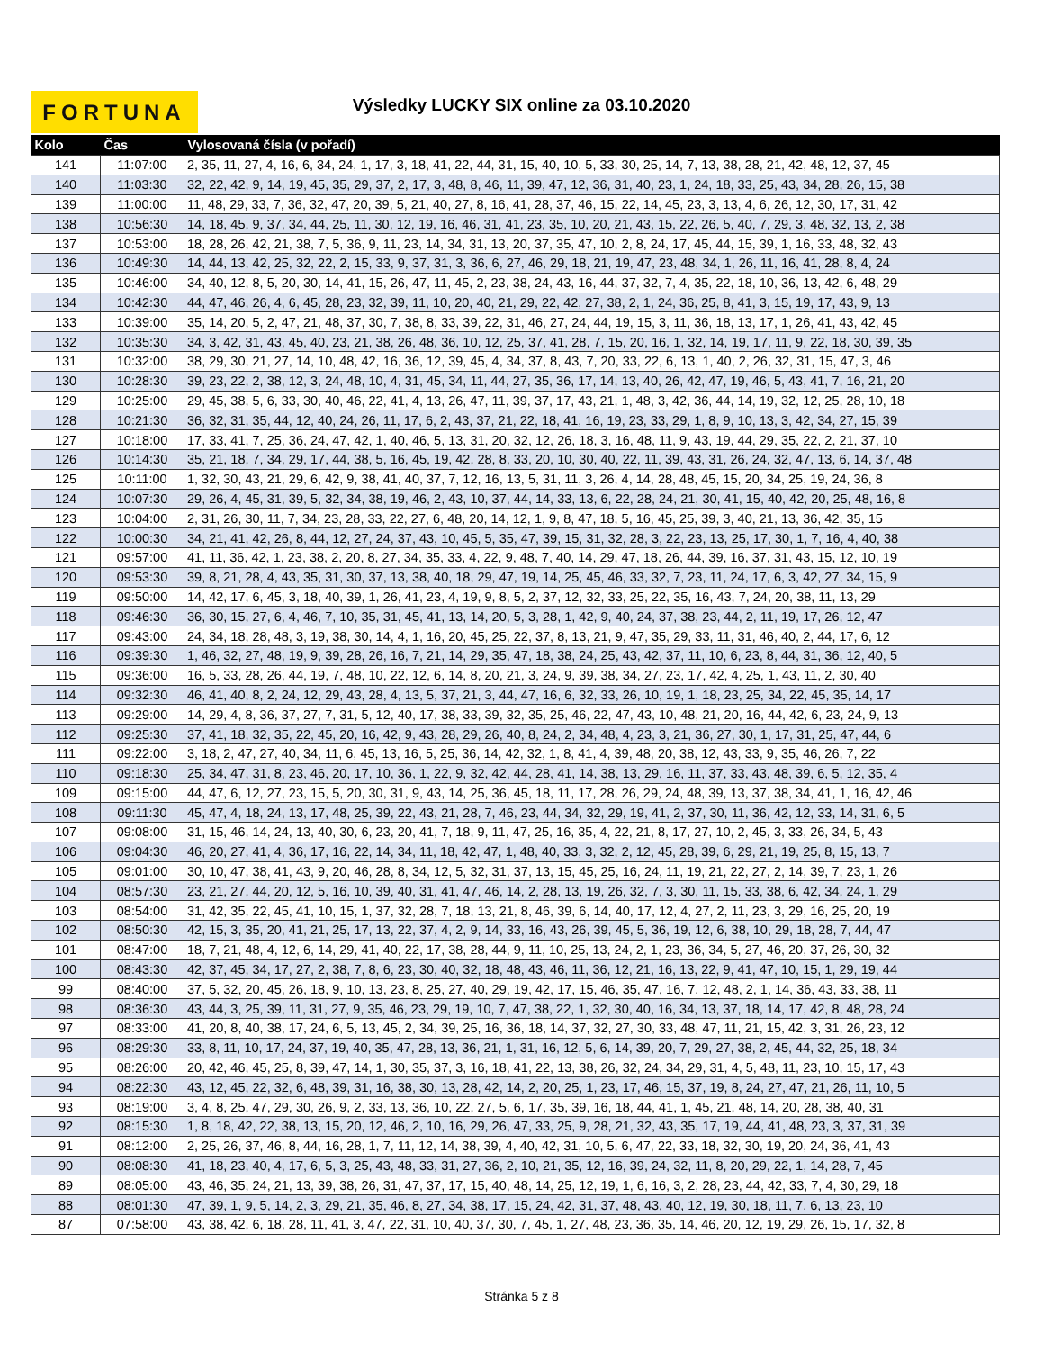FORTUNA
Výsledky LUCKY SIX online za 03.10.2020
| Kolo | Čas | Vylosovaná čísla (v pořadí) |
| --- | --- | --- |
| 141 | 11:07:00 | 2, 35, 11, 27, 4, 16, 6, 34, 24, 1, 17, 3, 18, 41, 22, 44, 31, 15, 40, 10, 5, 33, 30, 25, 14, 7, 13, 38, 28, 21, 42, 48, 12, 37, 45 |
| 140 | 11:03:30 | 32, 22, 42, 9, 14, 19, 45, 35, 29, 37, 2, 17, 3, 48, 8, 46, 11, 39, 47, 12, 36, 31, 40, 23, 1, 24, 18, 33, 25, 43, 34, 28, 26, 15, 38 |
| 139 | 11:00:00 | 11, 48, 29, 33, 7, 36, 32, 47, 20, 39, 5, 21, 40, 27, 8, 16, 41, 28, 37, 46, 15, 22, 14, 45, 23, 3, 13, 4, 6, 26, 12, 30, 17, 31, 42 |
| 138 | 10:56:30 | 14, 18, 45, 9, 37, 34, 44, 25, 11, 30, 12, 19, 16, 46, 31, 41, 23, 35, 10, 20, 21, 43, 15, 22, 26, 5, 40, 7, 29, 3, 48, 32, 13, 2, 38 |
| 137 | 10:53:00 | 18, 28, 26, 42, 21, 38, 7, 5, 36, 9, 11, 23, 14, 34, 31, 13, 20, 37, 35, 47, 10, 2, 8, 24, 17, 45, 44, 15, 39, 1, 16, 33, 48, 32, 43 |
| 136 | 10:49:30 | 14, 44, 13, 42, 25, 32, 22, 2, 15, 33, 9, 37, 31, 3, 36, 6, 27, 46, 29, 18, 21, 19, 47, 23, 48, 34, 1, 26, 11, 16, 41, 28, 8, 4, 24 |
| 135 | 10:46:00 | 34, 40, 12, 8, 5, 20, 30, 14, 41, 15, 26, 47, 11, 45, 2, 23, 38, 24, 43, 16, 44, 37, 32, 7, 4, 35, 22, 18, 10, 36, 13, 42, 6, 48, 29 |
| 134 | 10:42:30 | 44, 47, 46, 26, 4, 6, 45, 28, 23, 32, 39, 11, 10, 20, 40, 21, 29, 22, 42, 27, 38, 2, 1, 24, 36, 25, 8, 41, 3, 15, 19, 17, 43, 9, 13 |
| 133 | 10:39:00 | 35, 14, 20, 5, 2, 47, 21, 48, 37, 30, 7, 38, 8, 33, 39, 22, 31, 46, 27, 24, 44, 19, 15, 3, 11, 36, 18, 13, 17, 1, 26, 41, 43, 42, 45 |
| 132 | 10:35:30 | 34, 3, 42, 31, 43, 45, 40, 23, 21, 38, 26, 48, 36, 10, 12, 25, 37, 41, 28, 7, 15, 20, 16, 1, 32, 14, 19, 17, 11, 9, 22, 18, 30, 39, 35 |
| 131 | 10:32:00 | 38, 29, 30, 21, 27, 14, 10, 48, 42, 16, 36, 12, 39, 45, 4, 34, 37, 8, 43, 7, 20, 33, 22, 6, 13, 1, 40, 2, 26, 32, 31, 15, 47, 3, 46 |
| 130 | 10:28:30 | 39, 23, 22, 2, 38, 12, 3, 24, 48, 10, 4, 31, 45, 34, 11, 44, 27, 35, 36, 17, 14, 13, 40, 26, 42, 47, 19, 46, 5, 43, 41, 7, 16, 21, 20 |
| 129 | 10:25:00 | 29, 45, 38, 5, 6, 33, 30, 40, 46, 22, 41, 4, 13, 26, 47, 11, 39, 37, 17, 43, 21, 1, 48, 3, 42, 36, 44, 14, 19, 32, 12, 25, 28, 10, 18 |
| 128 | 10:21:30 | 36, 32, 31, 35, 44, 12, 40, 24, 26, 11, 17, 6, 2, 43, 37, 21, 22, 18, 41, 16, 19, 23, 33, 29, 1, 8, 9, 10, 13, 3, 42, 34, 27, 15, 39 |
| 127 | 10:18:00 | 17, 33, 41, 7, 25, 36, 24, 47, 42, 1, 40, 46, 5, 13, 31, 20, 32, 12, 26, 18, 3, 16, 48, 11, 9, 43, 19, 44, 29, 35, 22, 2, 21, 37, 10 |
| 126 | 10:14:30 | 35, 21, 18, 7, 34, 29, 17, 44, 38, 5, 16, 45, 19, 42, 28, 8, 33, 20, 10, 30, 40, 22, 11, 39, 43, 31, 26, 24, 32, 47, 13, 6, 14, 37, 48 |
| 125 | 10:11:00 | 1, 32, 30, 43, 21, 29, 6, 42, 9, 38, 41, 40, 37, 7, 12, 16, 13, 5, 31, 11, 3, 26, 4, 14, 28, 48, 45, 15, 20, 34, 25, 19, 24, 36, 8 |
| 124 | 10:07:30 | 29, 26, 4, 45, 31, 39, 5, 32, 34, 38, 19, 46, 2, 43, 10, 37, 44, 14, 33, 13, 6, 22, 28, 24, 21, 30, 41, 15, 40, 42, 20, 25, 48, 16, 8 |
| 123 | 10:04:00 | 2, 31, 26, 30, 11, 7, 34, 23, 28, 33, 22, 27, 6, 48, 20, 14, 12, 1, 9, 8, 47, 18, 5, 16, 45, 25, 39, 3, 40, 21, 13, 36, 42, 35, 15 |
| 122 | 10:00:30 | 34, 21, 41, 42, 26, 8, 44, 12, 27, 24, 37, 43, 10, 45, 5, 35, 47, 39, 15, 31, 32, 28, 3, 22, 23, 13, 25, 17, 30, 1, 7, 16, 4, 40, 38 |
| 121 | 09:57:00 | 41, 11, 36, 42, 1, 23, 38, 2, 20, 8, 27, 34, 35, 33, 4, 22, 9, 48, 7, 40, 14, 29, 47, 18, 26, 44, 39, 16, 37, 31, 43, 15, 12, 10, 19 |
| 120 | 09:53:30 | 39, 8, 21, 28, 4, 43, 35, 31, 30, 37, 13, 38, 40, 18, 29, 47, 19, 14, 25, 45, 46, 33, 32, 7, 23, 11, 24, 17, 6, 3, 42, 27, 34, 15, 9 |
| 119 | 09:50:00 | 14, 42, 17, 6, 45, 3, 18, 40, 39, 1, 26, 41, 23, 4, 19, 9, 8, 5, 2, 37, 12, 32, 33, 25, 22, 35, 16, 43, 7, 24, 20, 38, 11, 13, 29 |
| 118 | 09:46:30 | 36, 30, 15, 27, 6, 4, 46, 7, 10, 35, 31, 45, 41, 13, 14, 20, 5, 3, 28, 1, 42, 9, 40, 24, 37, 38, 23, 44, 2, 11, 19, 17, 26, 12, 47 |
| 117 | 09:43:00 | 24, 34, 18, 28, 48, 3, 19, 38, 30, 14, 4, 1, 16, 20, 45, 25, 22, 37, 8, 13, 21, 9, 47, 35, 29, 33, 11, 31, 46, 40, 2, 44, 17, 6, 12 |
| 116 | 09:39:30 | 1, 46, 32, 27, 48, 19, 9, 39, 28, 26, 16, 7, 21, 14, 29, 35, 47, 18, 38, 24, 25, 43, 42, 37, 11, 10, 6, 23, 8, 44, 31, 36, 12, 40, 5 |
| 115 | 09:36:00 | 16, 5, 33, 28, 26, 44, 19, 7, 48, 10, 22, 12, 6, 14, 8, 20, 21, 3, 24, 9, 39, 38, 34, 27, 23, 17, 42, 4, 25, 1, 43, 11, 2, 30, 40 |
| 114 | 09:32:30 | 46, 41, 40, 8, 2, 24, 12, 29, 43, 28, 4, 13, 5, 37, 21, 3, 44, 47, 16, 6, 32, 33, 26, 10, 19, 1, 18, 23, 25, 34, 22, 45, 35, 14, 17 |
| 113 | 09:29:00 | 14, 29, 4, 8, 36, 37, 27, 7, 31, 5, 12, 40, 17, 38, 33, 39, 32, 35, 25, 46, 22, 47, 43, 10, 48, 21, 20, 16, 44, 42, 6, 23, 24, 9, 13 |
| 112 | 09:25:30 | 37, 41, 18, 32, 35, 22, 45, 20, 16, 42, 9, 43, 28, 29, 26, 40, 8, 24, 2, 34, 48, 4, 23, 3, 21, 36, 27, 30, 1, 17, 31, 25, 47, 44, 6 |
| 111 | 09:22:00 | 3, 18, 2, 47, 27, 40, 34, 11, 6, 45, 13, 16, 5, 25, 36, 14, 42, 32, 1, 8, 41, 4, 39, 48, 20, 38, 12, 43, 33, 9, 35, 46, 26, 7, 22 |
| 110 | 09:18:30 | 25, 34, 47, 31, 8, 23, 46, 20, 17, 10, 36, 1, 22, 9, 32, 42, 44, 28, 41, 14, 38, 13, 29, 16, 11, 37, 33, 43, 48, 39, 6, 5, 12, 35, 4 |
| 109 | 09:15:00 | 44, 47, 6, 12, 27, 23, 15, 5, 20, 30, 31, 9, 43, 14, 25, 36, 45, 18, 11, 17, 28, 26, 29, 24, 48, 39, 13, 37, 38, 34, 41, 1, 16, 42, 46 |
| 108 | 09:11:30 | 45, 47, 4, 18, 24, 13, 17, 48, 25, 39, 22, 43, 21, 28, 7, 46, 23, 44, 34, 32, 29, 19, 41, 2, 37, 30, 11, 36, 42, 12, 33, 14, 31, 6, 5 |
| 107 | 09:08:00 | 31, 15, 46, 14, 24, 13, 40, 30, 6, 23, 20, 41, 7, 18, 9, 11, 47, 25, 16, 35, 4, 22, 21, 8, 17, 27, 10, 2, 45, 3, 33, 26, 34, 5, 43 |
| 106 | 09:04:30 | 46, 20, 27, 41, 4, 36, 17, 16, 22, 14, 34, 11, 18, 42, 47, 1, 48, 40, 33, 3, 32, 2, 12, 45, 28, 39, 6, 29, 21, 19, 25, 8, 15, 13, 7 |
| 105 | 09:01:00 | 30, 10, 47, 38, 41, 43, 9, 20, 46, 28, 8, 34, 12, 5, 32, 31, 37, 13, 15, 45, 25, 16, 24, 11, 19, 21, 22, 27, 2, 14, 39, 7, 23, 1, 26 |
| 104 | 08:57:30 | 23, 21, 27, 44, 20, 12, 5, 16, 10, 39, 40, 31, 41, 47, 46, 14, 2, 28, 13, 19, 26, 32, 7, 3, 30, 11, 15, 33, 38, 6, 42, 34, 24, 1, 29 |
| 103 | 08:54:00 | 31, 42, 35, 22, 45, 41, 10, 15, 1, 37, 32, 28, 7, 18, 13, 21, 8, 46, 39, 6, 14, 40, 17, 12, 4, 27, 2, 11, 23, 3, 29, 16, 25, 20, 19 |
| 102 | 08:50:30 | 42, 15, 3, 35, 20, 41, 21, 25, 17, 13, 22, 37, 4, 2, 9, 14, 33, 16, 43, 26, 39, 45, 5, 36, 19, 12, 6, 38, 10, 29, 18, 28, 7, 44, 47 |
| 101 | 08:47:00 | 18, 7, 21, 48, 4, 12, 6, 14, 29, 41, 40, 22, 17, 38, 28, 44, 9, 11, 10, 25, 13, 24, 2, 1, 23, 36, 34, 5, 27, 46, 20, 37, 26, 30, 32 |
| 100 | 08:43:30 | 42, 37, 45, 34, 17, 27, 2, 38, 7, 8, 6, 23, 30, 40, 32, 18, 48, 43, 46, 11, 36, 12, 21, 16, 13, 22, 9, 41, 47, 10, 15, 1, 29, 19, 44 |
| 99 | 08:40:00 | 37, 5, 32, 20, 45, 26, 18, 9, 10, 13, 23, 8, 25, 27, 40, 29, 19, 42, 17, 15, 46, 35, 47, 16, 7, 12, 48, 2, 1, 14, 36, 43, 33, 38, 11 |
| 98 | 08:36:30 | 43, 44, 3, 25, 39, 11, 31, 27, 9, 35, 46, 23, 29, 19, 10, 7, 47, 38, 22, 1, 32, 30, 40, 16, 34, 13, 37, 18, 14, 17, 42, 8, 48, 28, 24 |
| 97 | 08:33:00 | 41, 20, 8, 40, 38, 17, 24, 6, 5, 13, 45, 2, 34, 39, 25, 16, 36, 18, 14, 37, 32, 27, 30, 33, 48, 47, 11, 21, 15, 42, 3, 31, 26, 23, 12 |
| 96 | 08:29:30 | 33, 8, 11, 10, 17, 24, 37, 19, 40, 35, 47, 28, 13, 36, 21, 1, 31, 16, 12, 5, 6, 14, 39, 20, 7, 29, 27, 38, 2, 45, 44, 32, 25, 18, 34 |
| 95 | 08:26:00 | 20, 42, 46, 45, 25, 8, 39, 47, 14, 1, 30, 35, 37, 3, 16, 18, 41, 22, 13, 38, 26, 32, 24, 34, 29, 31, 4, 5, 48, 11, 23, 10, 15, 17, 43 |
| 94 | 08:22:30 | 43, 12, 45, 22, 32, 6, 48, 39, 31, 16, 38, 30, 13, 28, 42, 14, 2, 20, 25, 1, 23, 17, 46, 15, 37, 19, 8, 24, 27, 47, 21, 26, 11, 10, 5 |
| 93 | 08:19:00 | 3, 4, 8, 25, 47, 29, 30, 26, 9, 2, 33, 13, 36, 10, 22, 27, 5, 6, 17, 35, 39, 16, 18, 44, 41, 1, 45, 21, 48, 14, 20, 28, 38, 40, 31 |
| 92 | 08:15:30 | 1, 8, 18, 42, 22, 38, 13, 15, 20, 12, 46, 2, 10, 16, 29, 26, 47, 33, 25, 9, 28, 21, 32, 43, 35, 17, 19, 44, 41, 48, 23, 3, 37, 31, 39 |
| 91 | 08:12:00 | 2, 25, 26, 37, 46, 8, 44, 16, 28, 1, 7, 11, 12, 14, 38, 39, 4, 40, 42, 31, 10, 5, 6, 47, 22, 33, 18, 32, 30, 19, 20, 24, 36, 41, 43 |
| 90 | 08:08:30 | 41, 18, 23, 40, 4, 17, 6, 5, 3, 25, 43, 48, 33, 31, 27, 36, 2, 10, 21, 35, 12, 16, 39, 24, 32, 11, 8, 20, 29, 22, 1, 14, 28, 7, 45 |
| 89 | 08:05:00 | 43, 46, 35, 24, 21, 13, 39, 38, 26, 31, 47, 37, 17, 15, 40, 48, 14, 25, 12, 19, 1, 6, 16, 3, 2, 28, 23, 44, 42, 33, 7, 4, 30, 29, 18 |
| 88 | 08:01:30 | 47, 39, 1, 9, 5, 14, 2, 3, 29, 21, 35, 46, 8, 27, 34, 38, 17, 15, 24, 42, 31, 37, 48, 43, 40, 12, 19, 30, 18, 11, 7, 6, 13, 23, 10 |
| 87 | 07:58:00 | 43, 38, 42, 6, 18, 28, 11, 41, 3, 47, 22, 31, 10, 40, 37, 30, 7, 45, 1, 27, 48, 23, 36, 35, 14, 46, 20, 12, 19, 29, 26, 15, 17, 32, 8 |
Stránka 5 z 8